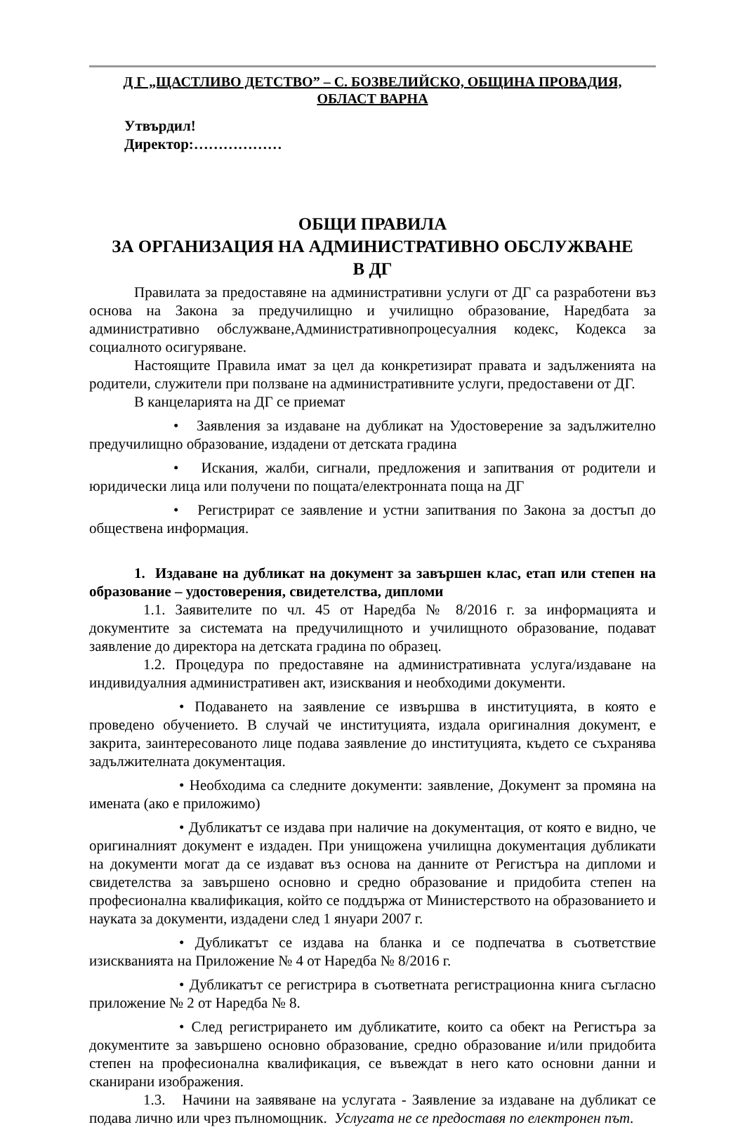Д Г „ЩАСТЛИВО ДЕТСТВО” – С. БОЗВЕЛИЙСКО, ОБЩИНА ПРОВАДИЯ,
ОБЛАСТ ВАРНА
Утвърдил!
Директор:………………
ОБЩИ ПРАВИЛА
ЗА ОРГАНИЗАЦИЯ НА АДМИНИСТРАТИВНО ОБСЛУЖВАНЕ
В ДГ
Правилата за предоставяне на административни услуги от ДГ са разработени въз основа на Закона за предучилищно и училищно образование, Наредбата за административно обслужване,Административнопроцесуалния кодекс, Кодекса за социалното осигуряване.
Настоящите Правила имат за цел да конкретизират правата и задълженията на родители, служители при ползване на административните услуги, предоставени от ДГ.
В канцеларията на ДГ се приемат
• Заявления за издаване на дубликат на Удостоверение за задължително предучилищно образование, издадени от детската градина
• Искания, жалби, сигнали, предложения и запитвания от родители и юридически лица или получени по пощата/електронната поща на ДГ
• Регистрират се заявление и устни запитвания по Закона за достъп до обществена информация.
1. Издаване на дубликат на документ за завършен клас, етап или степен на образование – удостоверения, свидетелства, дипломи
1.1. Заявителите по чл. 45 от Наредба № 8/2016 г. за информацията и документите за системата на предучилищното и училищното образование, подават заявление до директора на детската градина по образец.
1.2. Процедура по предоставяне на административната услуга/издаване на индивидуалния административен акт, изисквания и необходими документи.
• Подаването на заявление се извършва в институцията, в която е проведено обучението. В случай че институцията, издала оригиналния документ, е закрита, заинтересованото лице подава заявление до институцията, където се съхранява задължителната документация.
• Необходима са следните документи: заявление, Документ за промяна на имената (ако е приложимо)
• Дубликатът се издава при наличие на документация, от която е видно, че оригиналният документ е издаден. При унищожена училищна документация дубликати на документи могат да се издават въз основа на данните от Регистъра на дипломи и свидетелства за завършено основно и средно образование и придобита степен на професионална квалификация, който се поддържа от Министерството на образованието и науката за документи, издадени след 1 януари 2007 г.
• Дубликатът се издава на бланка и се подпечатва в съответствие изискванията на Приложение № 4 от Наредба № 8/2016 г.
• Дубликатът се регистрира в съответната регистрационна книга съгласно приложение № 2 от Наредба № 8.
• След регистрирането им дубликатите, които са обект на Регистъра за документите за завършено основно образование, средно образование и/или придобита степен на професионална квалификация, се въвеждат в него като основни данни и сканирани изображения.
1.3. Начини на заявяване на услугата - Заявление за издаване на дубликат се подава лично или чрез пълномощник. Услугата не се предоставя по електронен път.